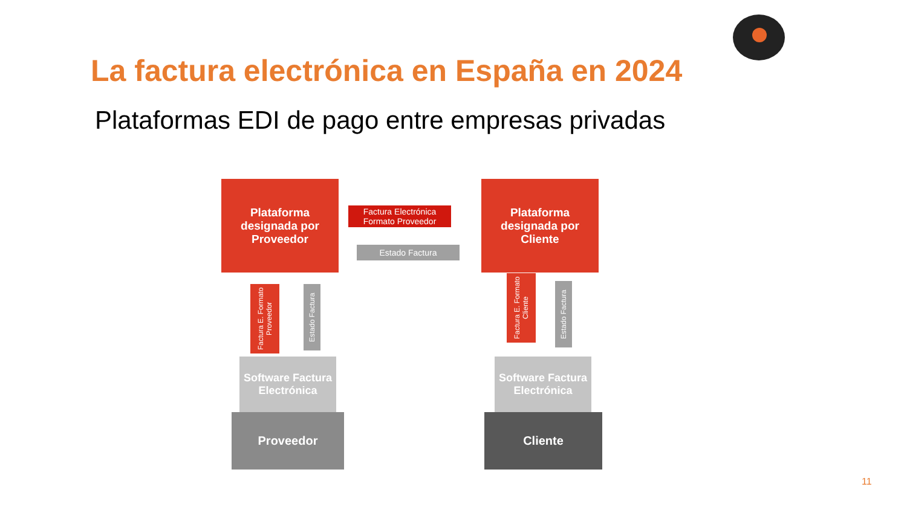La factura electrónica en España en 2024
Plataformas EDI de pago entre empresas privadas
Plataforma designada por Proveedor
Factura Electrónica Formato Proveedor
Estado Factura
Plataforma designada por Cliente
Factura E. Formato Proveedor
Estado Factura
Factura E. Formato Cliente
Estado Factura
Software Factura Electrónica
Proveedor
Software Factura Electrónica
Cliente
11